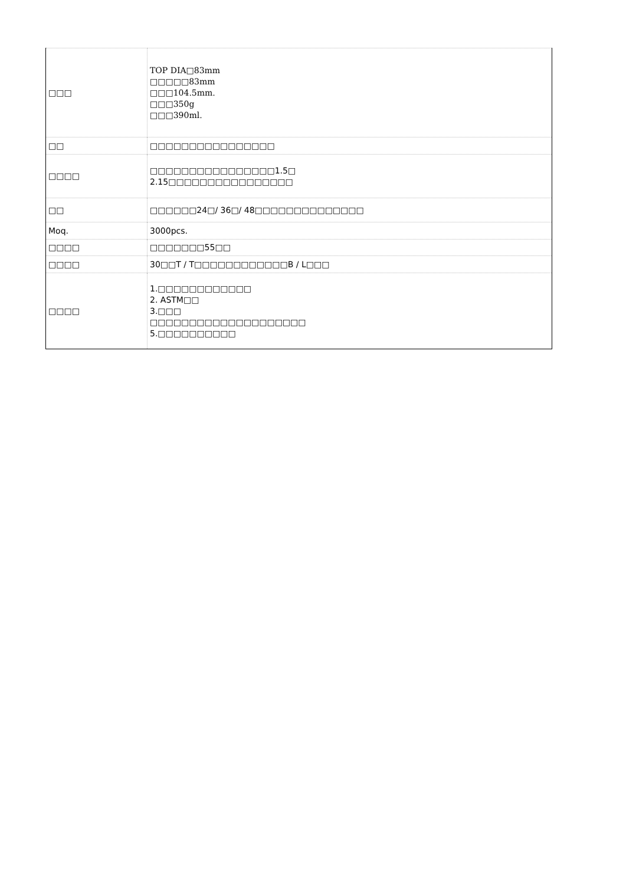| □□□ | TOP DIA□83mm □□□□□83mm □□□104.5mm. □□□350g □□□390ml. |
| □□ | □□□□□□□□□□□□□□□□ |
| □□□□ | □□□□□□□□□□□□□□□□1.5□ 2.15□□□□□□□□□□□□□□□□ |
| □□ | □□□□□□24□/ 36□/ 48□□□□□□□□□□□□□□ |
| Moq. | 3000pcs. |
| □□□□ | □□□□□□□55□□ |
| □□□□ | 30□□T / T□□□□□□□□□□□□B / L□□□ |
| □□□□ | 1.□□□□□□□□□□□□ 2. ASTM□□ 3.□□□ □□□□□□□□□□□□□□□□□□□□ 5.□□□□□□□□□□ |